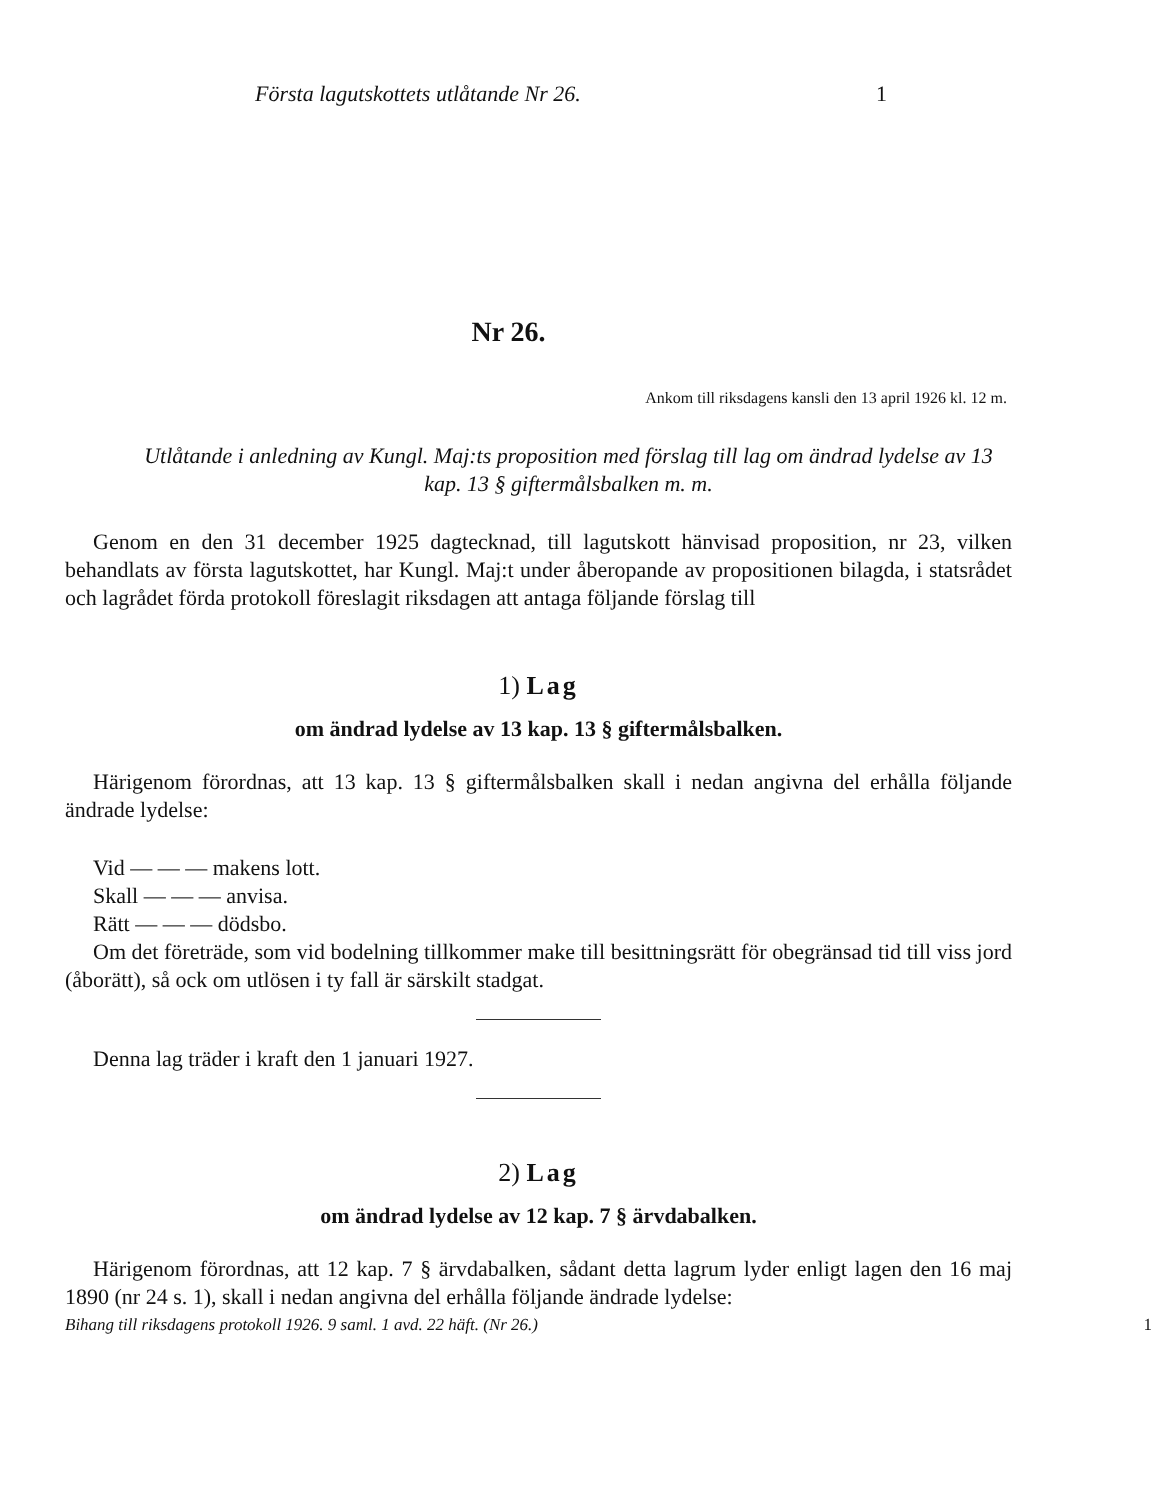Första lagutskottets utlåtande Nr 26. 1
Nr 26.
Ankom till riksdagens kansli den 13 april 1926 kl. 12 m.
Utlåtande i anledning av Kungl. Maj:ts proposition med förslag till lag om ändrad lydelse av 13 kap. 13 § giftermålsbalken m. m.
Genom en den 31 december 1925 dagtecknad, till lagutskott hänvisad proposition, nr 23, vilken behandlats av första lagutskottet, har Kungl. Maj:t under åberopande av propositionen bilagda, i statsrådet och lagrådet förda protokoll föreslagit riksdagen att antaga följande förslag till
1) Lag
om ändrad lydelse av 13 kap. 13 § giftermålsbalken.
Härigenom förordnas, att 13 kap. 13 § giftermålsbalken skall i nedan angivna del erhålla följande ändrade lydelse:
Vid — — — makens lott.
Skall — — — anvisa.
Rätt — — — dödsbo.
Om det företräde, som vid bodelning tillkommer make till besittningsrätt för obegränsad tid till viss jord (åborätt), så ock om utlösen i ty fall är särskilt stadgat.
Denna lag träder i kraft den 1 januari 1927.
2) Lag
om ändrad lydelse av 12 kap. 7 § ärvdabalken.
Härigenom förordnas, att 12 kap. 7 § ärvdabalken, sådant detta lagrum lyder enligt lagen den 16 maj 1890 (nr 24 s. 1), skall i nedan angivna del erhålla följande ändrade lydelse:
Bihang till riksdagens protokoll 1926. 9 saml. 1 avd. 22 häft. (Nr 26.) 1